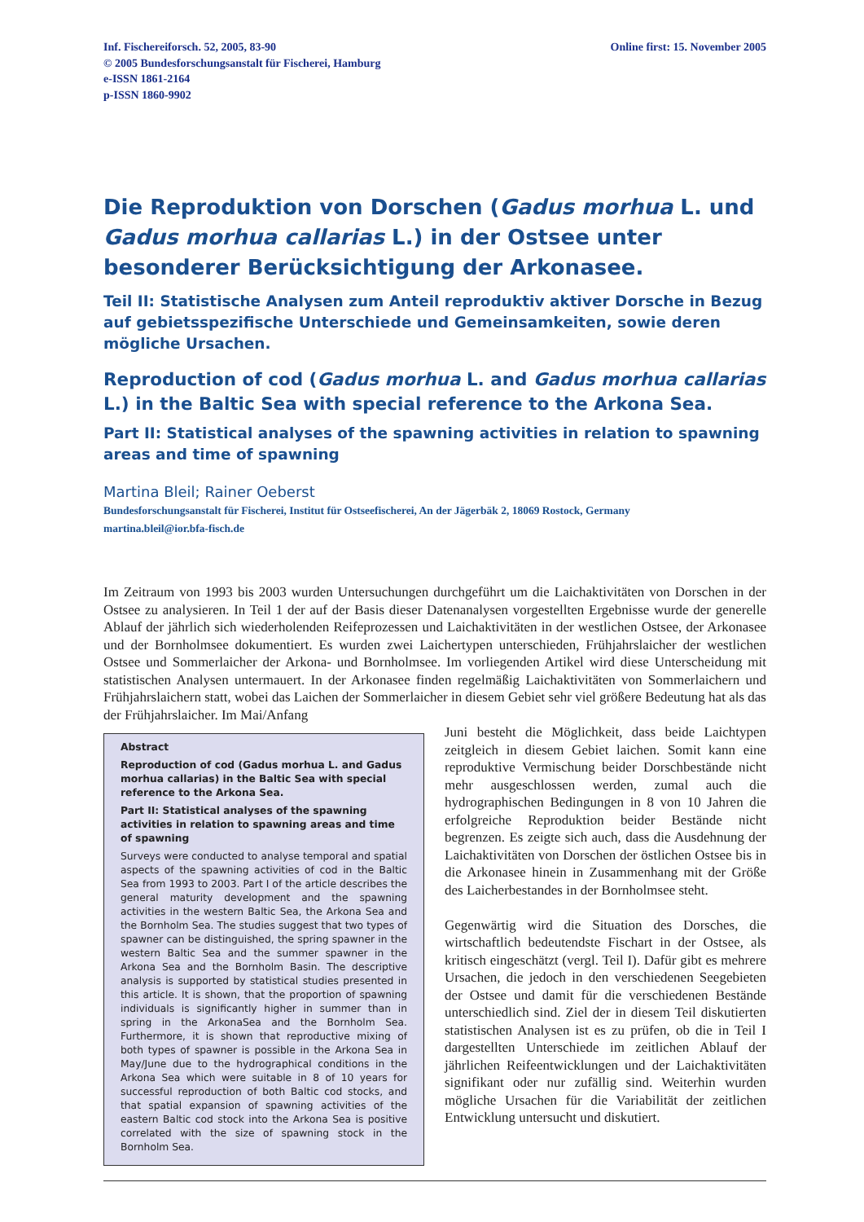Inf. Fischereiforsch. 52, 2005, 83-90
© 2005 Bundesforschungsanstalt für Fischerei, Hamburg
e-ISSN 1861-2164
p-ISSN 1860-9902
Online first: 15. November 2005
Die Reproduktion von Dorschen (Gadus morhua L. und Gadus morhua callarias L.) in der Ostsee unter besonderer Berücksichtigung der Arkonasee.
Teil II: Statistische Analysen zum Anteil reproduktiv aktiver Dorsche in Bezug auf gebietsspezifische Unterschiede und Gemeinsamkeiten, sowie deren mögliche Ursachen.
Reproduction of cod (Gadus morhua L. and Gadus morhua callarias L.) in the Baltic Sea with special reference to the Arkona Sea.
Part II: Statistical analyses of the spawning activities in relation to spawning areas and time of spawning
Martina Bleil; Rainer Oeberst
Bundesforschungsanstalt für Fischerei, Institut für Ostseefischerei, An der Jägerbäk 2, 18069 Rostock, Germany
martina.bleil@ior.bfa-fisch.de
Im Zeitraum von 1993 bis 2003 wurden Untersuchungen durchgeführt um die Laichaktivitäten von Dorschen in der Ostsee zu analysieren. In Teil 1 der auf der Basis dieser Datenanalysen vorgestellten Ergebnisse wurde der generelle Ablauf der jährlich sich wiederholenden Reifeprozessen und Laichaktivitäten in der westlichen Ostsee, der Arkonasee und der Bornholmsee dokumentiert. Es wurden zwei Laichertypen unterschieden, Frühjahrslaicher der westlichen Ostsee und Sommerlaicher der Arkona- und Bornholmsee. Im vorliegenden Artikel wird diese Unterscheidung mit statistischen Analysen untermauert. In der Arkonasee finden regelmäßig Laichaktivitäten von Sommerlaichern und Frühjahrslaichern statt, wobei das Laichen der Sommerlaicher in diesem Gebiet sehr viel größere Bedeutung hat als das der Frühjahrslaicher. Im Mai/Anfang
Abstract
Reproduction of cod (Gadus morhua L. and Gadus morhua callarias) in the Baltic Sea with special reference to the Arkona Sea.
Part II: Statistical analyses of the spawning activities in relation to spawning areas and time of spawning
Surveys were conducted to analyse temporal and spatial aspects of the spawning activities of cod in the Baltic Sea from 1993 to 2003. Part I of the article describes the general maturity development and the spawning activities in the western Baltic Sea, the Arkona Sea and the Bornholm Sea. The studies suggest that two types of spawner can be distinguished, the spring spawner in the western Baltic Sea and the summer spawner in the Arkona Sea and the Bornholm Basin. The descriptive analysis is supported by statistical studies presented in this article. It is shown, that the proportion of spawning individuals is significantly higher in summer than in spring in the ArkonaSea and the Bornholm Sea. Furthermore, it is shown that reproductive mixing of both types of spawner is possible in the Arkona Sea in May/June due to the hydrographical conditions in the Arkona Sea which were suitable in 8 of 10 years for successful reproduction of both Baltic cod stocks, and that spatial expansion of spawning activities of the eastern Baltic cod stock into the Arkona Sea is positive correlated with the size of spawning stock in the Bornholm Sea.
Juni besteht die Möglichkeit, dass beide Laichtypen zeitgleich in diesem Gebiet laichen. Somit kann eine reproduktive Vermischung beider Dorschbestände nicht mehr ausgeschlossen werden, zumal auch die hydrographischen Bedingungen in 8 von 10 Jahren die erfolgreiche Reproduktion beider Bestände nicht begrenzen. Es zeigte sich auch, dass die Ausdehnung der Laichaktivitäten von Dorschen der östlichen Ostsee bis in die Arkonasee hinein in Zusammenhang mit der Größe des Laicherbestandes in der Bornholmsee steht.
Gegenwärtig wird die Situation des Dorsches, die wirtschaftlich bedeutendste Fischart in der Ostsee, als kritisch eingeschätzt (vergl. Teil I). Dafür gibt es mehrere Ursachen, die jedoch in den verschiedenen Seegebieten der Ostsee und damit für die verschiedenen Bestände unterschiedlich sind. Ziel der in diesem Teil diskutierten statistischen Analysen ist es zu prüfen, ob die in Teil I dargestellten Unterschiede im zeitlichen Ablauf der jährlichen Reifeentwicklungen und der Laichaktivitäten signifikant oder nur zufällig sind. Weiterhin wurden mögliche Ursachen für die Variabilität der zeitlichen Entwicklung untersucht und diskutiert.